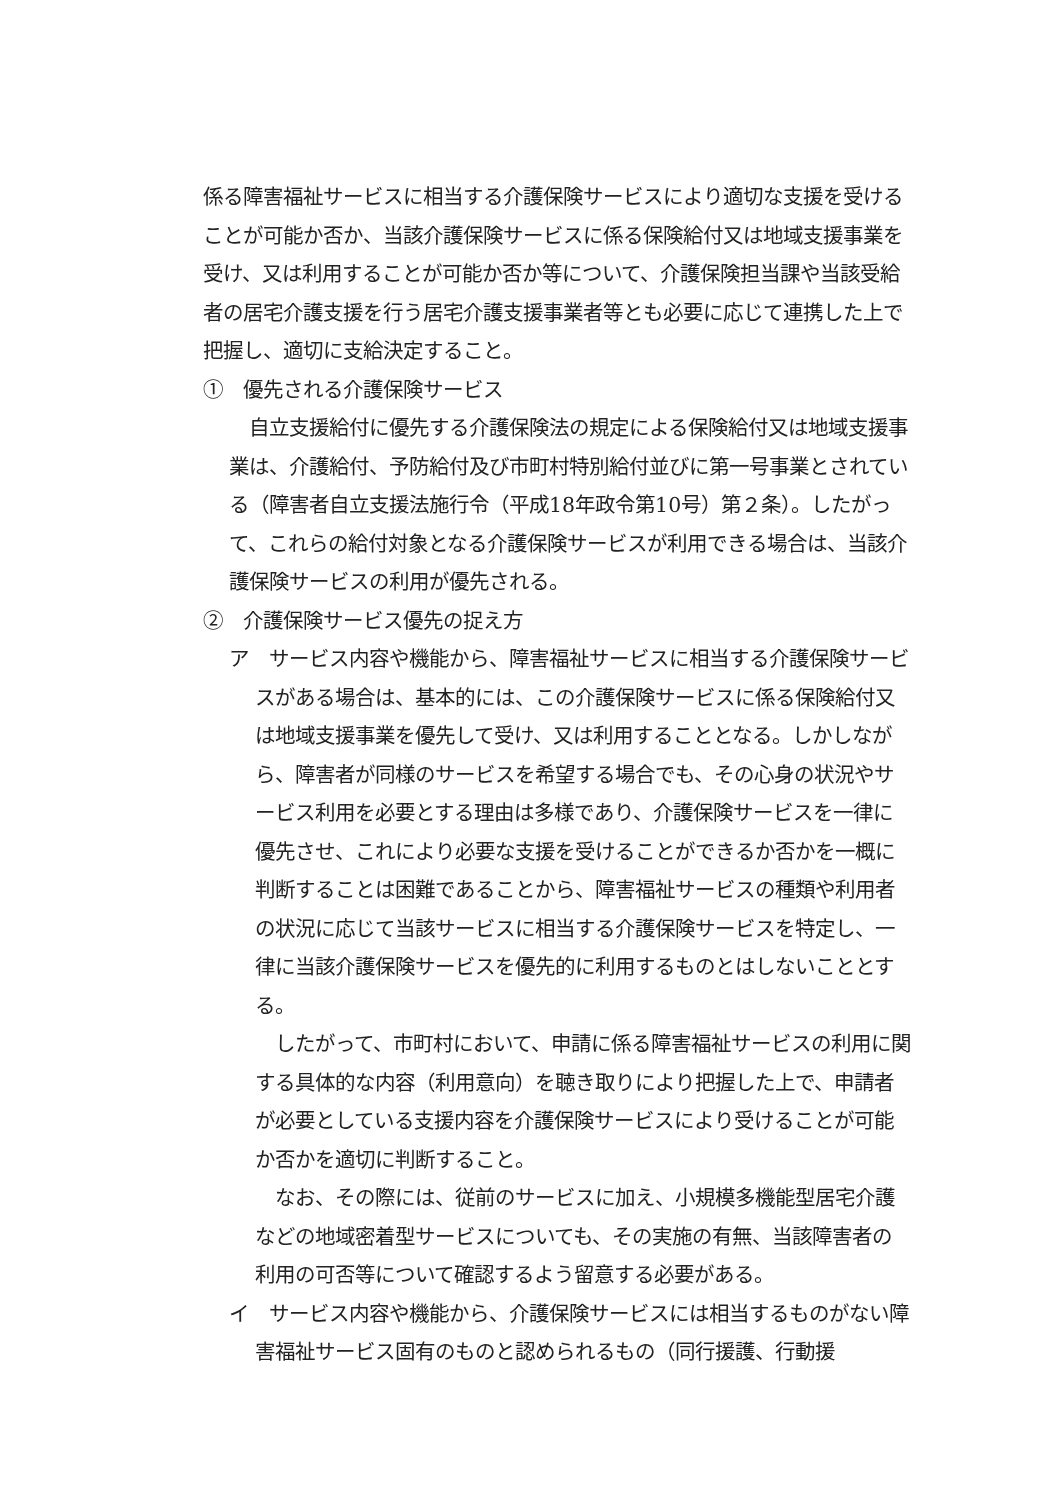係る障害福祉サービスに相当する介護保険サービスにより適切な支援を受けることが可能か否か、当該介護保険サービスに係る保険給付又は地域支援事業を受け、又は利用することが可能か否か等について、介護保険担当課や当該受給者の居宅介護支援を行う居宅介護支援事業者等とも必要に応じて連携した上で把握し、適切に支給決定すること。
①　優先される介護保険サービス
　自立支援給付に優先する介護保険法の規定による保険給付又は地域支援事業は、介護給付、予防給付及び市町村特別給付並びに第一号事業とされている（障害者自立支援法施行令（平成18年政令第10号）第２条）。したがって、これらの給付対象となる介護保険サービスが利用できる場合は、当該介護保険サービスの利用が優先される。
②　介護保険サービス優先の捉え方
ア　サービス内容や機能から、障害福祉サービスに相当する介護保険サービスがある場合は、基本的には、この介護保険サービスに係る保険給付又は地域支援事業を優先して受け、又は利用することとなる。しかしながら、障害者が同様のサービスを希望する場合でも、その心身の状況やサービス利用を必要とする理由は多様であり、介護保険サービスを一律に優先させ、これにより必要な支援を受けることができるか否かを一概に判断することは困難であることから、障害福祉サービスの種類や利用者の状況に応じて当該サービスに相当する介護保険サービスを特定し、一律に当該介護保険サービスを優先的に利用するものとはしないこととする。
　したがって、市町村において、申請に係る障害福祉サービスの利用に関する具体的な内容（利用意向）を聴き取りにより把握した上で、申請者が必要としている支援内容を介護保険サービスにより受けることが可能か否かを適切に判断すること。
　なお、その際には、従前のサービスに加え、小規模多機能型居宅介護などの地域密着型サービスについても、その実施の有無、当該障害者の利用の可否等について確認するよう留意する必要がある。
イ　サービス内容や機能から、介護保険サービスには相当するものがない障害福祉サービス固有のものと認められるもの（同行援護、行動援